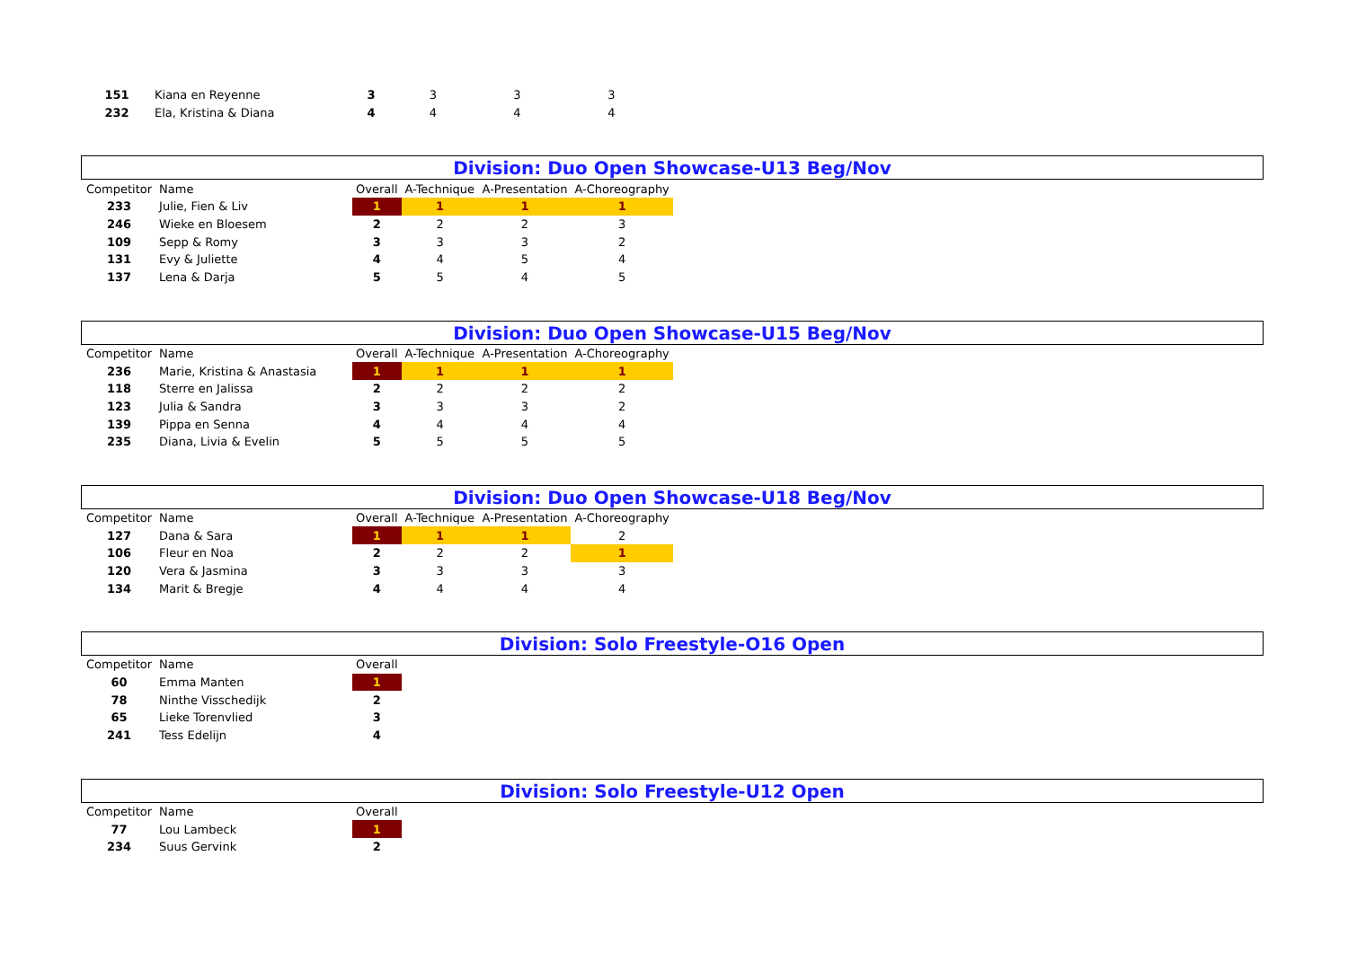| 151 | Kiana en Reyenne | 3 | 3 | 3 | 3 |
| 232 | Ela, Kristina & Diana | 4 | 4 | 4 | 4 |
Division: Duo Open Showcase-U13 Beg/Nov
| Competitor | Name | Overall | A-Technique | A-Presentation | A-Choreography |
| --- | --- | --- | --- | --- | --- |
| 233 | Julie, Fien & Liv | 1 | 1 | 1 | 1 |
| 246 | Wieke en Bloesem | 2 | 2 | 2 | 3 |
| 109 | Sepp & Romy | 3 | 3 | 3 | 2 |
| 131 | Evy & Juliette | 4 | 4 | 5 | 4 |
| 137 | Lena & Darja | 5 | 5 | 4 | 5 |
Division: Duo Open Showcase-U15 Beg/Nov
| Competitor | Name | Overall | A-Technique | A-Presentation | A-Choreography |
| --- | --- | --- | --- | --- | --- |
| 236 | Marie, Kristina & Anastasia | 1 | 1 | 1 | 1 |
| 118 | Sterre en Jalissa | 2 | 2 | 2 | 2 |
| 123 | Julia & Sandra | 3 | 3 | 3 | 2 |
| 139 | Pippa en Senna | 4 | 4 | 4 | 4 |
| 235 | Diana, Livia & Evelin | 5 | 5 | 5 | 5 |
Division: Duo Open Showcase-U18 Beg/Nov
| Competitor | Name | Overall | A-Technique | A-Presentation | A-Choreography |
| --- | --- | --- | --- | --- | --- |
| 127 | Dana & Sara | 1 | 1 | 1 | 2 |
| 106 | Fleur en Noa | 2 | 2 | 2 | 1 |
| 120 | Vera & Jasmina | 3 | 3 | 3 | 3 |
| 134 | Marit & Bregje | 4 | 4 | 4 | 4 |
Division: Solo Freestyle-O16 Open
| Competitor | Name | Overall |
| --- | --- | --- |
| 60 | Emma Manten | 1 |
| 78 | Ninthe Visschedijk | 2 |
| 65 | Lieke Torenvlied | 3 |
| 241 | Tess Edelijn | 4 |
Division: Solo Freestyle-U12 Open
| Competitor | Name | Overall |
| --- | --- | --- |
| 77 | Lou Lambeck | 1 |
| 234 | Suus Gervink | 2 |